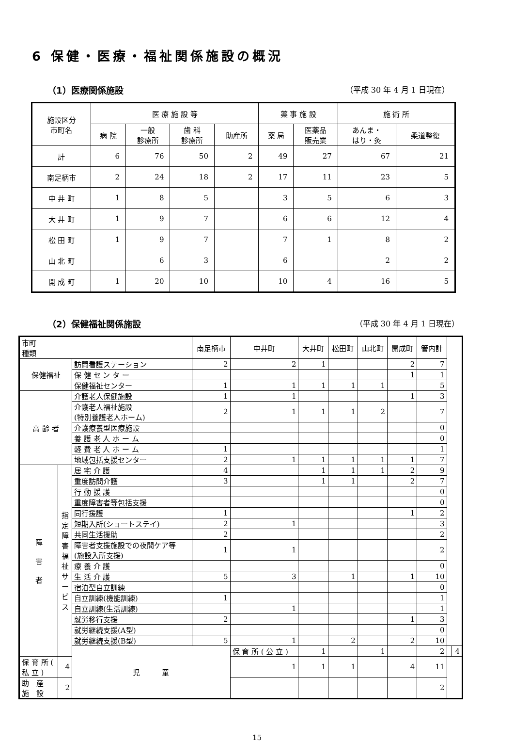6 保健・医療・福祉関係施設の概況
（1）医療関係施設 （平成 30 年 4 月 1 日現在）
| 施設区分 市町名 | 医 療 施 設 等 | | | | 薬 事 施 設 | | 施 術 所 | |
| --- | --- | --- | --- | --- | --- | --- | --- | --- |
| | 病 院 | 一般 診療所 | 歯 科 診療所 | 助産所 | 薬 局 | 医薬品 販売業 | あんま・ はり・灸 | 柔道整復 |
| 計 | 6 | 76 | 50 | 2 | 49 | 27 | 67 | 21 |
| 南足柄市 | 2 | 24 | 18 | 2 | 17 | 11 | 23 | 5 |
| 中 井 町 | 1 | 8 | 5 | | 3 | 5 | 6 | 3 |
| 大 井 町 | 1 | 9 | 7 | | 6 | 6 | 12 | 4 |
| 松 田 町 | 1 | 9 | 7 | | 7 | 1 | 8 | 2 |
| 山 北 町 | | 6 | 3 | | 6 | | 2 | 2 |
| 開 成 町 | 1 | 20 | 10 | | 10 | 4 | 16 | 5 |
（2）保健福祉関係施設 （平成 30 年 4 月 1 日現在）
| 市町 種類 | | | 南足柄市 | 中井町 | 大井町 | 松田町 | 山北町 | 開成町 | 管内計 | | |
| --- | --- | --- | --- | --- | --- | --- | --- | --- | --- | --- | --- |
| 保健福祉 | | 訪問看護ステーション | 2 | 2 | 1 | | | 2 | 7 | | |
| | | 保 健 セ ン タ ー | | | | | | 1 | 1 | | |
| | | 保健福祉センター | 1 | 1 | 1 | 1 | 1 | | 5 | | |
| 高 齢 者 | | 介護老人保健施設 | 1 | 1 | | | | 1 | 3 | | |
| | | 介護老人福祉施設 (特別養護老人ホーム) | 2 | 1 | 1 | 1 | 2 | | 7 | | |
| | | 介護療養型医療施設 | | | | | | | 0 | | |
| | | 養 護 老 人 ホ ー ム | | | | | | | 0 | | |
| | | 軽 費 老 人 ホ ー ム | 1 | | | | | | 1 | | |
| | | 地域包括支援センター | 2 | 1 | 1 | 1 | 1 | 1 | 7 | | |
| 障 害 者 | 指 定 障 害 福 祉 サ ー ビ ス | 居 宅 介 護 | 4 | | 1 | 1 | 1 | 2 | 9 | | |
| | | 重度訪問介護 | 3 | | 1 | 1 | | 2 | 7 | | |
| | | 行 動 援 護 | | | | | | | 0 | | |
| | | 重度障害者等包括支援 | | | | | | | 0 | | |
| | | 同行援護 | 1 | | | | | 1 | 2 | | |
| | | 短期入所(ショートステイ) | 2 | 1 | | | | | 3 | | |
| | | 共同生活援助 | 2 | | | | | | 2 | | |
| | | 障害者支援施設での夜間ケア等 (施設入所支援) | 1 | 1 | | | | | 2 | | |
| | | 療 養 介 護 | | | | | | | 0 | | |
| | | 生 活 介 護 | 5 | 3 | | 1 | | 1 | 10 | | |
| | | 宿泊型自立訓練 | | | | | | | 0 | | |
| | | 自立訓練(機能訓練) | 1 | | | | | | 1 | | |
| | | 自立訓練(生活訓練) | | 1 | | | | | 1 | | |
| | | 就労移行支援 | 2 | | | | | 1 | 3 | | |
| | | 就労継続支援(A型) | | | | | | | 0 | | |
| | | 就労継続支援(B型) | 5 | 1 | | 2 | | 2 | 10 | | |
| | | 児 童 | | 保 育 所 ( 公 立 ) | 1 | | 1 | | 2 | | 4 |
| 保 育 所 ( 私 立 ) | 4 | | | 1 | 1 | 1 | | 4 | 11 | | |
| 助 産 施 設 | 2 | | | | | | | | 2 | | |
15